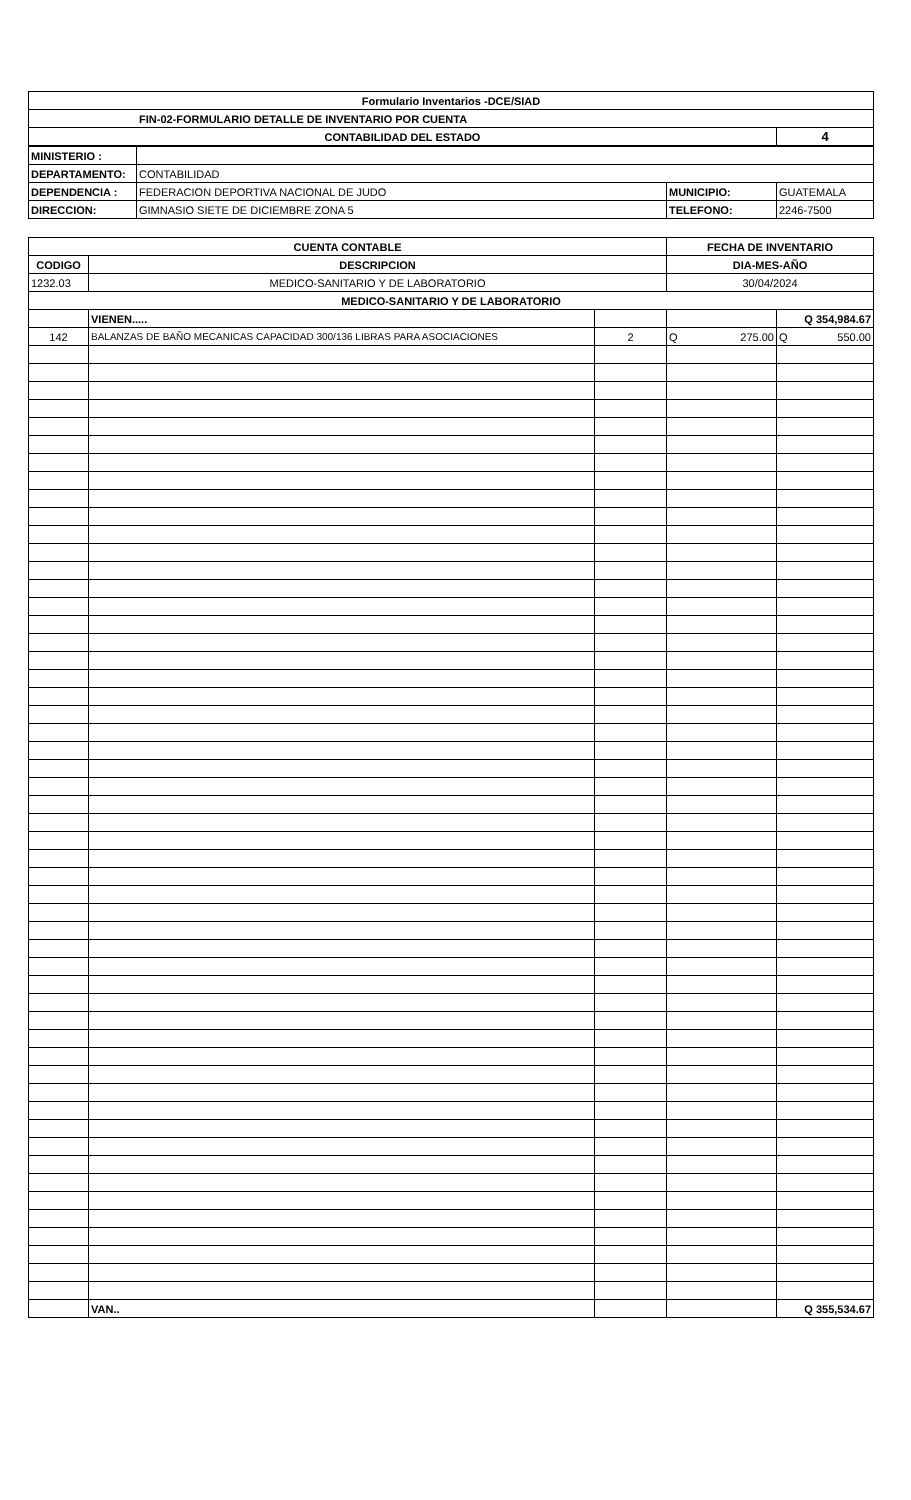| Formulario Inventarios -DCE/SIAD | |
| --- | --- |
| FIN-02-FORMULARIO DETALLE DE INVENTARIO POR CUENTA | |
| CONTABILIDAD DEL ESTADO | 4 |
| MINISTERIO : | | | |
| DEPARTAMENTO: | CONTABILIDAD | | |
| DEPENDENCIA : | FEDERACION DEPORTIVA NACIONAL DE JUDO | MUNICIPIO: | GUATEMALA |
| DIRECCION: | GIMNASIO SIETE DE DICIEMBRE ZONA 5 | TELEFONO: | 2246-7500 |
| CUENTA CONTABLE | | | FECHA DE INVENTARIO | |
| --- | --- | --- | --- | --- |
| CODIGO | DESCRIPCION | | DIA-MES-AÑO | |
| 1232.03 | MEDICO-SANITARIO Y DE LABORATORIO | | 30/04/2024 | |
| MEDICO-SANITARIO Y DE LABORATORIO | | | | |
| | VIENEN..... | | | Q 354,984.67 |
| 142 | BALANZAS DE BAÑO MECANICAS CAPACIDAD 300/136 LIBRAS PARA ASOCIACIONES | 2 | Q 275.00 | Q 550.00 |
| | VAN.. | | | Q 355,534.67 |